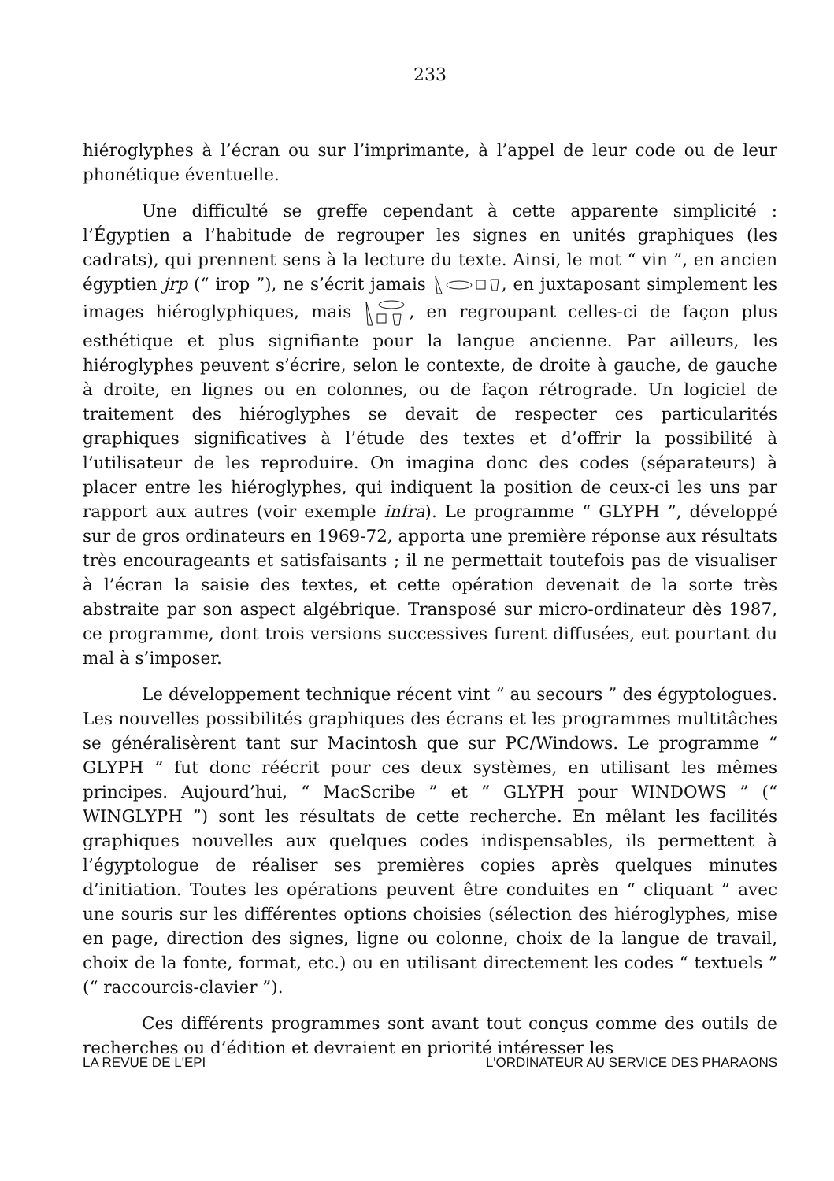233
hiéroglyphes à l’écran ou sur l’imprimante, à l’appel de leur code ou de leur phonétique éventuelle.
Une difficulté se greffe cependant à cette apparente simplicité : l’Égyptien a l’habitude de regrouper les signes en unités graphiques (les cadrats), qui prennent sens à la lecture du texte. Ainsi, le mot “ vin ”, en ancien égyptien jrp (“ irop ”), ne s’écrit jamais , en juxtaposant simplement les images hiéroglyphiques, mais , en regroupant celles-ci de façon plus esthétique et plus signifiante pour la langue ancienne. Par ailleurs, les hiéroglyphes peuvent s’écrire, selon le contexte, de droite à gauche, de gauche à droite, en lignes ou en colonnes, ou de façon rétrograde. Un logiciel de traitement des hiéroglyphes se devait de respecter ces particularités graphiques significatives à l’étude des textes et d’offrir la possibilité à l’utilisateur de les reproduire. On imagina donc des codes (séparateurs) à placer entre les hiéroglyphes, qui indiquent la position de ceux-ci les uns par rapport aux autres (voir exemple infra). Le programme “ GLYPH ”, développé sur de gros ordinateurs en 1969-72, apporta une première réponse aux résultats très encourageants et satisfaisants ; il ne permettait toutefois pas de visualiser à l’écran la saisie des textes, et cette opération devenait de la sorte très abstraite par son aspect algébrique. Transposé sur micro-ordinateur dès 1987, ce programme, dont trois versions successives furent diffusées, eut pourtant du mal à s’imposer.
Le développement technique récent vint “ au secours ” des égyptologues. Les nouvelles possibilités graphiques des écrans et les programmes multitâches se généralisèrent tant sur Macintosh que sur PC/Windows. Le programme “ GLYPH ” fut donc réécrit pour ces deux systèmes, en utilisant les mêmes principes. Aujourd’hui, “ MacScribe ” et “ GLYPH pour WINDOWS ” (“ WINGLYPH ”) sont les résultats de cette recherche. En mêlant les facilités graphiques nouvelles aux quelques codes indispensables, ils permettent à l’égyptologue de réaliser ses premières copies après quelques minutes d’initiation. Toutes les opérations peuvent être conduites en “ cliquant ” avec une souris sur les différentes options choisies (sélection des hiéroglyphes, mise en page, direction des signes, ligne ou colonne, choix de la langue de travail, choix de la fonte, format, etc.) ou en utilisant directement les codes “ textuels ” (“ raccourcis-clavier ”).
Ces différents programmes sont avant tout conçus comme des outils de recherches ou d’édition et devraient en priorité intéresser les
LA REVUE DE L'EPI L'ORDINATEUR AU SERVICE DES PHARAONS